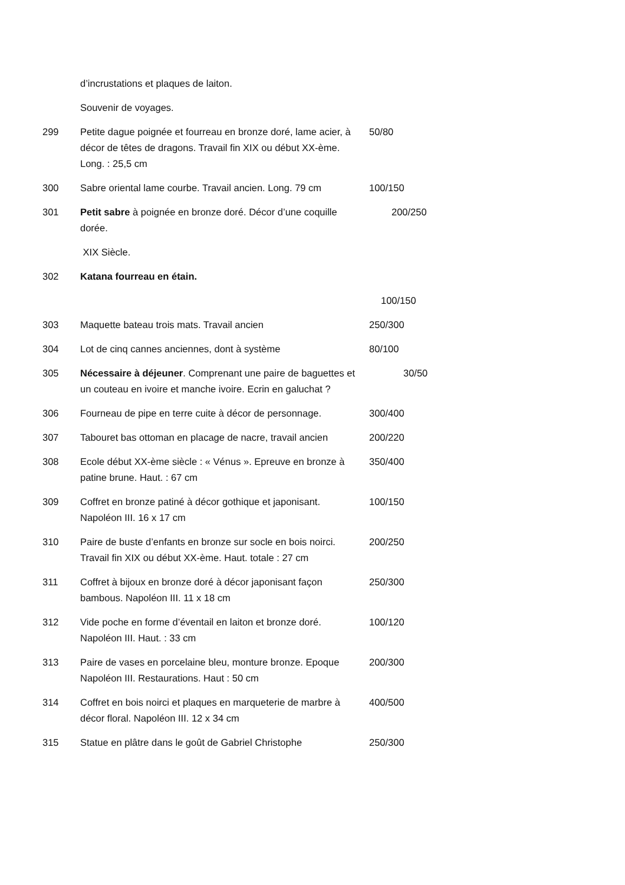| | d’incrustations et plaques de laiton. | |
| | Souvenir de voyages. | |
| 299 | Petite dague poignée et fourreau en bronze doré, lame acier, à décor de têtes de dragons. Travail fin XIX ou début XX-ème. Long. : 25,5 cm | 50/80 |
| 300 | Sabre oriental lame courbe. Travail ancien. Long. 79 cm | 100/150 |
| 301 | Petit sabre à poignée en bronze doré. Décor d’une coquille dorée. | 200/250 |
| | XIX Siècle. | |
| 302 | Katana fourreau en étain. | |
| | | 100/150 |
| 303 | Maquette bateau trois mats. Travail ancien | 250/300 |
| 304 | Lot de cinq cannes anciennes, dont à système | 80/100 |
| 305 | Nécessaire à déjeuner . Comprenant une paire de baguettes et un couteau en ivoire et manche ivoire. Ecrin en galuchat ? | 30/50 |
| 306 | Fourneau de pipe en terre cuite à décor de personnage. | 300/400 |
| 307 | Tabouret bas ottoman en placage de nacre, travail ancien | 200/220 |
| 308 | Ecole début XX-ème siècle : « Vénus ». Epreuve en bronze à patine brune. Haut. : 67 cm | 350/400 |
| 309 | Coffret en bronze patiné à décor gothique et japonisant. Napoléon III. 16 x 17 cm | 100/150 |
| 310 | Paire de buste d’enfants en bronze sur socle en bois noirci. Travail fin XIX ou début XX-ème. Haut. totale : 27 cm | 200/250 |
| 311 | Coffret à bijoux en bronze doré à décor japonisant façon bambous. Napoléon III. 11 x 18 cm | 250/300 |
| 312 | Vide poche en forme d’éventail en laiton et bronze doré. Napoléon III. Haut. : 33 cm | 100/120 |
| 313 | Paire de vases en porcelaine bleu, monture bronze. Epoque Napoléon III. Restaurations. Haut : 50 cm | 200/300 |
| 314 | Coffret en bois noirci et plaques en marqueterie de marbre à décor floral. Napoléon III. 12 x 34 cm | 400/500 |
| 315 | Statue en plâtre dans le goût de Gabriel Christophe | 250/300 |